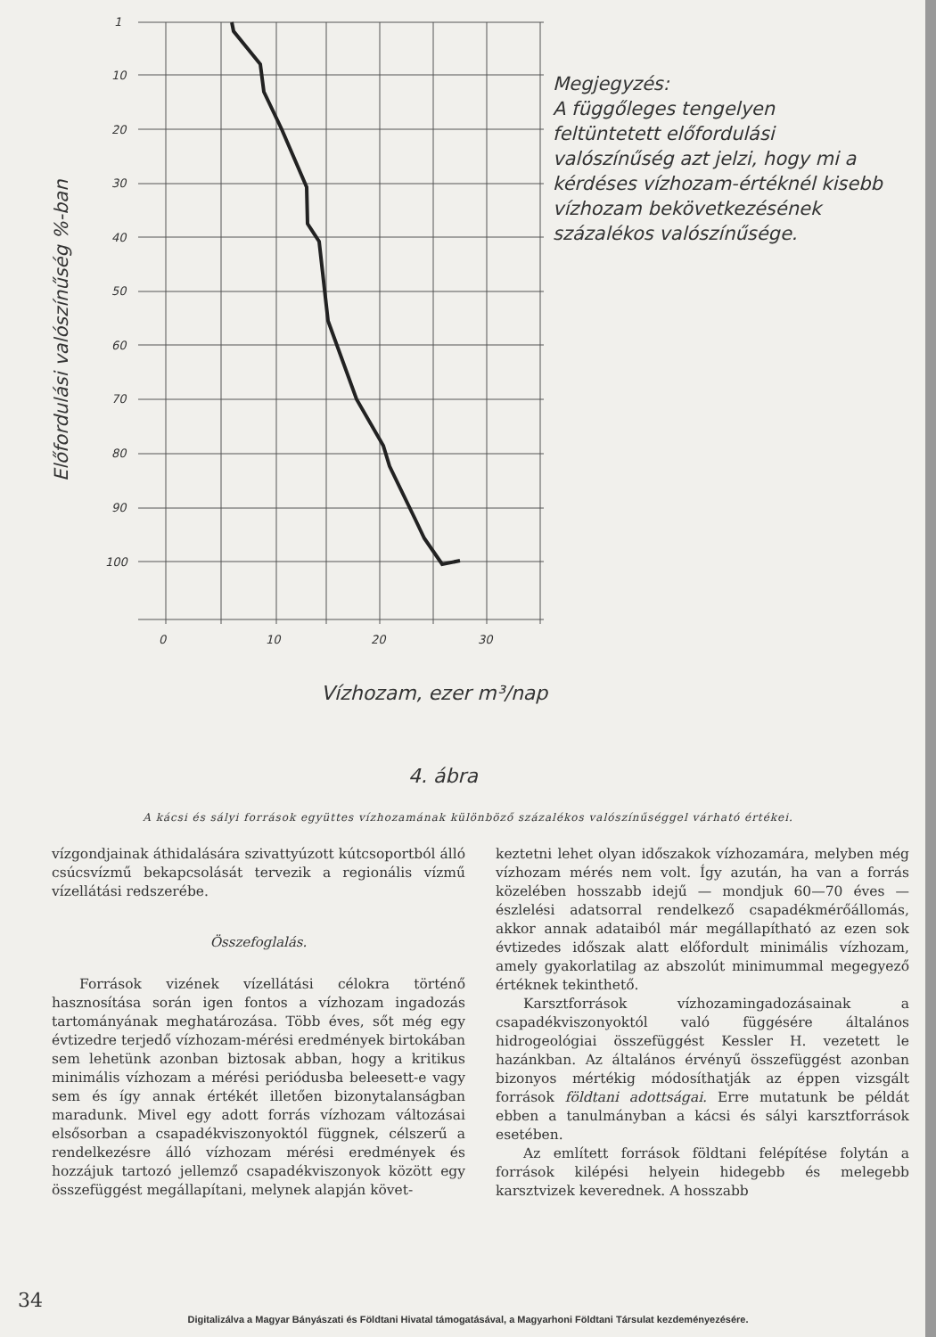1
10
20
30
40
50
60
70
80
90
100
0
10
20
30
Vízhozam, ezer m³/nap
4. ábra
Előfordulási valószínűség %-ban
Megjegyzés:
A függőleges tengelyen feltüntetett előfordulási valószínűség azt jelzi, hogy mi a kérdéses vízhozam-értéknél kisebb vízhozam bekövetkezésének százalékos valószínűsége.
A kácsi és sályi források együttes vízhozamának különböző százalékos valószínűséggel várható értékei.
vízgondjainak áthidalására szivattyúzott kútcsoportból álló csúcsvízmű bekapcsolását tervezik a regionális vízmű vízellátási redszerébe.
Összefoglalás.
Források vizének vízellátási célokra történő hasznosítása során igen fontos a vízhozam ingadozás tartományának meghatározása. Több éves, sőt még egy évtizedre terjedő vízhozam-mérési eredmények birtokában sem lehetünk azonban biztosak abban, hogy a kritikus minimális vízhozam a mérési periódusba beleesett-e vagy sem és így annak értékét illetően bizonytalanságban maradunk. Mivel egy adott forrás vízhozam változásai elsősorban a csapadékviszonyoktól függnek, célszerű a rendelkezésre álló vízhozam mérési eredmények és hozzájuk tartozó jellemző csapadékviszonyok között egy összefüggést megállapítani, melynek alapján követ-
keztetni lehet olyan időszakok vízhozamára, melyben még vízhozam mérés nem volt. Így azután, ha van a forrás közelében hosszabb idejű — mondjuk 60—70 éves — észlelési adatsorral rendelkező csapadékmérőállomás, akkor annak adataiból már megállapítható az ezen sok évtizedes időszak alatt előfordult minimális vízhozam, amely gyakorlatilag az abszolút minimummal megegyező értéknek tekinthető.
Karsztforrások vízhozamingadozásainak a csapadékviszonyoktól való függésére általános hidrogeológiai összefüggést Kessler H. vezetett le hazánkban. Az általános érvényű összefüggést azonban bizonyos mértékig módosíthatják az éppen vizsgált források földtani adottságai. Erre mutatunk be példát ebben a tanulmányban a kácsi és sályi karsztforrások esetében.
Az említett források földtani felépítése folytán a források kilépési helyein hidegebb és melegebb karsztvizek keverednek. A hosszabb
34
Digitalizálva a Magyar Bányászati és Földtani Hivatal támogatásával, a Magyarhoni Földtani Társulat kezdeményezésére.